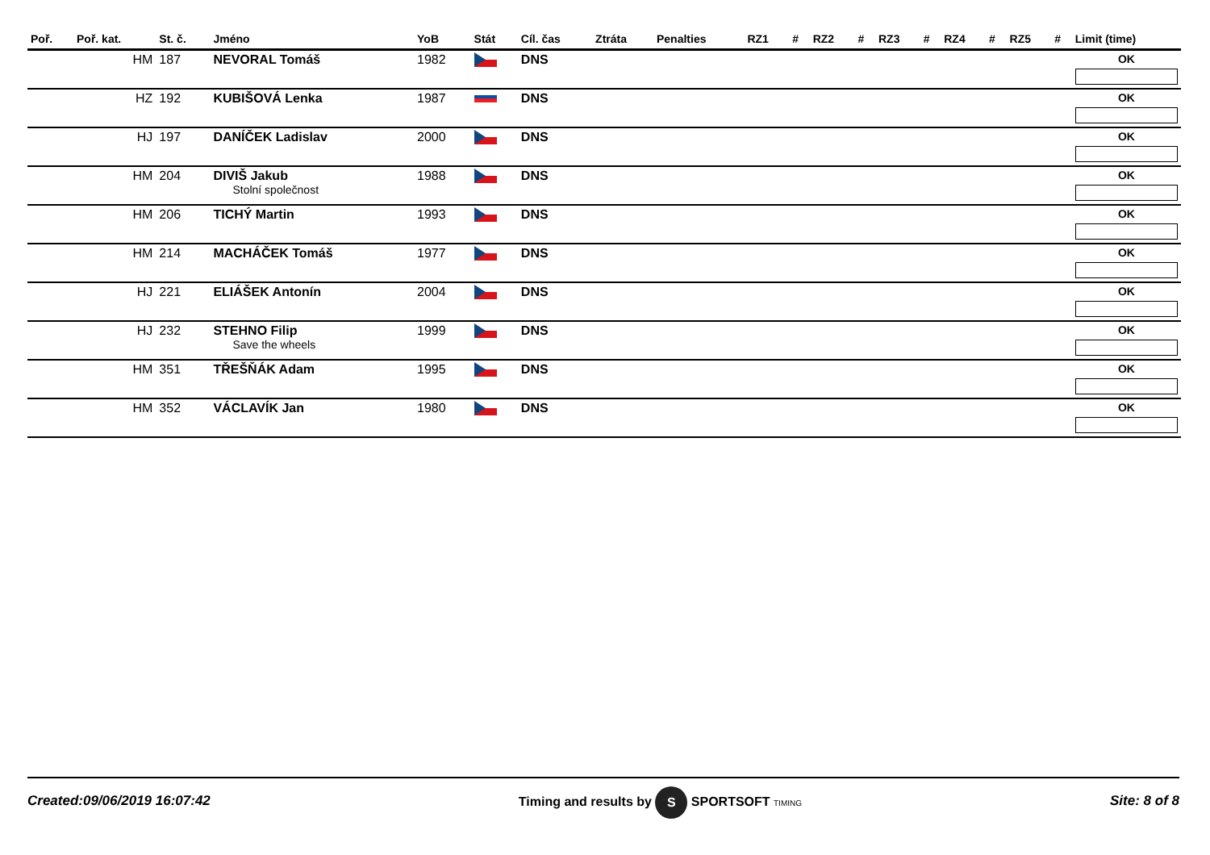| Poř. | Poř. kat. | St. č. | Jméno | YoB | Stát | Cíl. čas | Ztráta | Penalties | RZ1 | # | RZ2 | # | RZ3 | # | RZ4 | # | RZ5 | # | Limit (time) |
| --- | --- | --- | --- | --- | --- | --- | --- | --- | --- | --- | --- | --- | --- | --- | --- | --- | --- | --- | --- |
| | HM | 187 | NEVORAL Tomáš | 1982 | | DNS | | | | | | | | | | | | | OK |
| | HZ | 192 | KUBIŠOVÁ Lenka | 1987 | | DNS | | | | | | | | | | | | | OK |
| | HJ | 197 | DANÍČEK Ladislav | 2000 | | DNS | | | | | | | | | | | | | OK |
| | HM | 204 | DIVIŠ Jakub Stolní společnost | 1988 | | DNS | | | | | | | | | | | | | OK |
| | HM | 206 | TICHÝ Martin | 1993 | | DNS | | | | | | | | | | | | | OK |
| | HM | 214 | MACHÁČEK Tomáš | 1977 | | DNS | | | | | | | | | | | | | OK |
| | HJ | 221 | ELIÁŠEK Antonín | 2004 | | DNS | | | | | | | | | | | | | OK |
| | HJ | 232 | STEHNO Filip Save the wheels | 1999 | | DNS | | | | | | | | | | | | | OK |
| | HM | 351 | TŘEŠŇÁK Adam | 1995 | | DNS | | | | | | | | | | | | | OK |
| | HM | 352 | VÁCLAVÍK Jan | 1980 | | DNS | | | | | | | | | | | | | OK |
Created:09/06/2019 16:07:42 Timing and results by S SPORTSOFT TIMING Site: 8 of 8